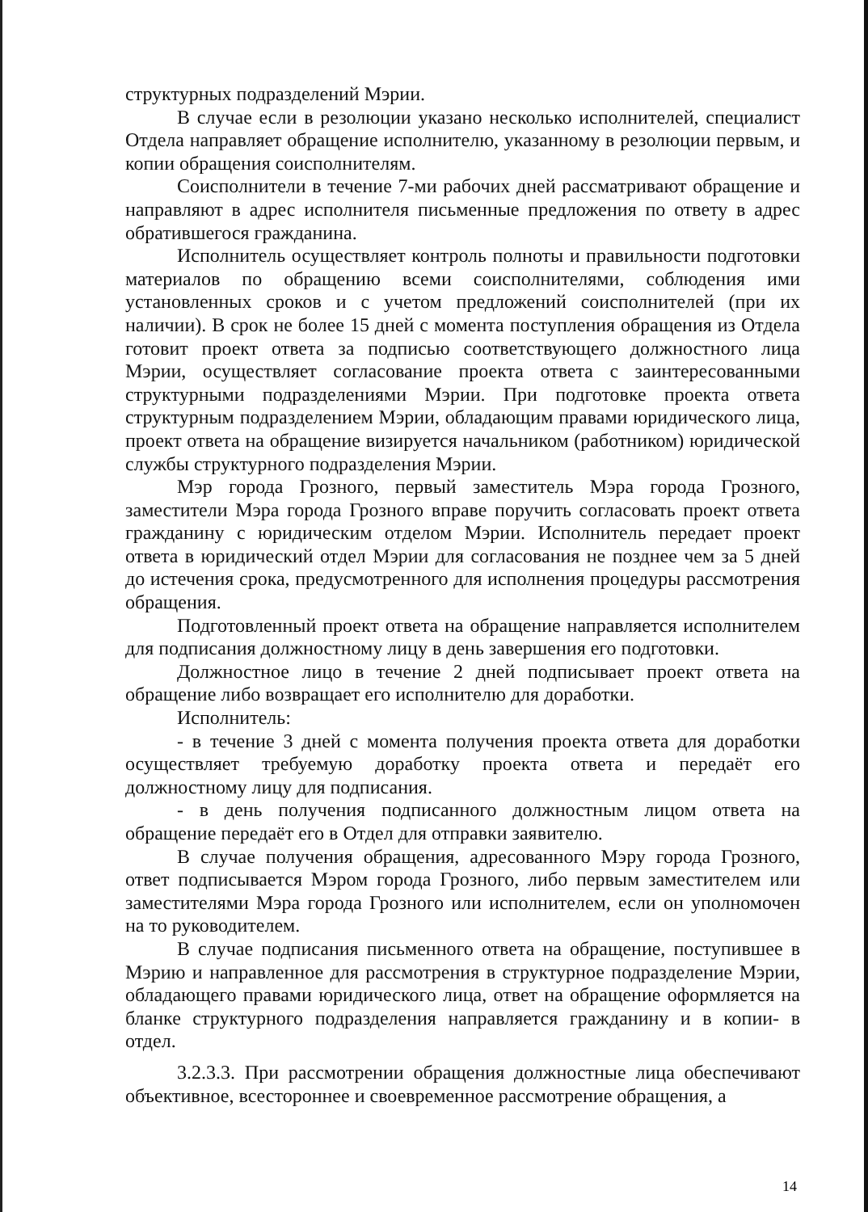структурных подразделений Мэрии.
В случае если в резолюции указано несколько исполнителей, специалист Отдела направляет обращение исполнителю, указанному в резолюции первым, и копии обращения соисполнителям.
Соисполнители в течение 7-ми рабочих дней рассматривают обращение и направляют в адрес исполнителя письменные предложения по ответу в адрес обратившегося гражданина.
Исполнитель осуществляет контроль полноты и правильности подготовки материалов по обращению всеми соисполнителями, соблюдения ими установленных сроков и с учетом предложений соисполнителей (при их наличии). В срок не более 15 дней с момента поступления обращения из Отдела готовит проект ответа за подписью соответствующего должностного лица Мэрии, осуществляет согласование проекта ответа с заинтересованными структурными подразделениями Мэрии. При подготовке проекта ответа структурным подразделением Мэрии, обладающим правами юридического лица, проект ответа на обращение визируется начальником (работником) юридической службы структурного подразделения Мэрии.
Мэр города Грозного, первый заместитель Мэра города Грозного, заместители Мэра города Грозного вправе поручить согласовать проект ответа гражданину с юридическим отделом Мэрии. Исполнитель передает проект ответа в юридический отдел Мэрии для согласования не позднее чем за 5 дней до истечения срока, предусмотренного для исполнения процедуры рассмотрения обращения.
Подготовленный проект ответа на обращение направляется исполнителем для подписания должностному лицу в день завершения его подготовки.
Должностное лицо в течение 2 дней подписывает проект ответа на обращение либо возвращает его исполнителю для доработки.
Исполнитель:
- в течение 3 дней с момента получения проекта ответа для доработки осуществляет требуемую доработку проекта ответа и передаёт его должностному лицу для подписания.
- в день получения подписанного должностным лицом ответа на обращение передаёт его в Отдел для отправки заявителю.
В случае получения обращения, адресованного Мэру города Грозного, ответ подписывается Мэром города Грозного, либо первым заместителем или заместителями Мэра города Грозного или исполнителем, если он уполномочен на то руководителем.
В случае подписания письменного ответа на обращение, поступившее в Мэрию и направленное для рассмотрения в структурное подразделение Мэрии, обладающего правами юридического лица, ответ на обращение оформляется на бланке структурного подразделения направляется гражданину и в копии- в отдел.
3.2.3.3. При рассмотрении обращения должностные лица обеспечивают объективное, всестороннее и своевременное рассмотрение обращения, а
14